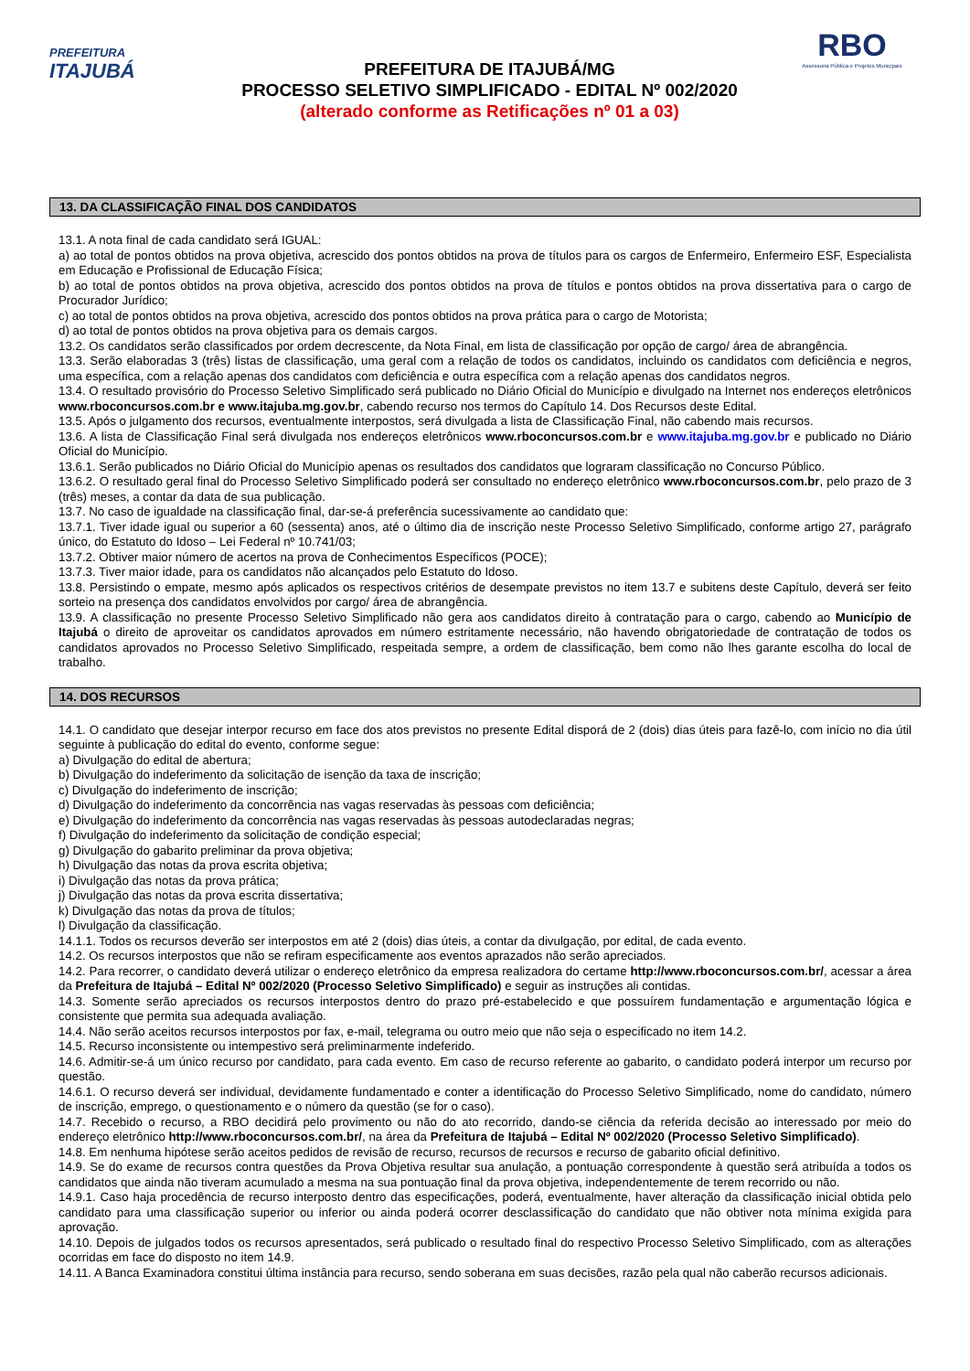PREFEITURA
ITAJUBÁ
PREFEITURA DE ITAJUBÁ/MG
PROCESSO SELETIVO SIMPLIFICADO - EDITAL Nº 002/2020
(alterado conforme as Retificações nº 01 a 03)
RBO
Assessoria Pública e Projetos Municipais
13. DA CLASSIFICAÇÃO FINAL DOS CANDIDATOS
13.1. A nota final de cada candidato será IGUAL:
a) ao total de pontos obtidos na prova objetiva, acrescido dos pontos obtidos na prova de títulos para os cargos de Enfermeiro, Enfermeiro ESF, Especialista em Educação e Profissional de Educação Física;
b) ao total de pontos obtidos na prova objetiva, acrescido dos pontos obtidos na prova de títulos e pontos obtidos na prova dissertativa para o cargo de Procurador Jurídico;
c) ao total de pontos obtidos na prova objetiva, acrescido dos pontos obtidos na prova prática para o cargo de Motorista;
d) ao total de pontos obtidos na prova objetiva para os demais cargos.
13.2. Os candidatos serão classificados por ordem decrescente, da Nota Final, em lista de classificação por opção de cargo/ área de abrangência.
13.3. Serão elaboradas 3 (três) listas de classificação, uma geral com a relação de todos os candidatos, incluindo os candidatos com deficiência e negros, uma específica, com a relação apenas dos candidatos com deficiência e outra específica com a relação apenas dos candidatos negros.
13.4. O resultado provisório do Processo Seletivo Simplificado será publicado no Diário Oficial do Município e divulgado na Internet nos endereços eletrônicos www.rboconcursos.com.br e www.itajuba.mg.gov.br, cabendo recurso nos termos do Capítulo 14. Dos Recursos deste Edital.
13.5. Após o julgamento dos recursos, eventualmente interpostos, será divulgada a lista de Classificação Final, não cabendo mais recursos.
13.6. A lista de Classificação Final será divulgada nos endereços eletrônicos www.rboconcursos.com.br e www.itajuba.mg.gov.br e publicado no Diário Oficial do Município.
13.6.1. Serão publicados no Diário Oficial do Município apenas os resultados dos candidatos que lograram classificação no Concurso Público.
13.6.2. O resultado geral final do Processo Seletivo Simplificado poderá ser consultado no endereço eletrônico www.rboconcursos.com.br, pelo prazo de 3 (três) meses, a contar da data de sua publicação.
13.7. No caso de igualdade na classificação final, dar-se-á preferência sucessivamente ao candidato que:
13.7.1. Tiver idade igual ou superior a 60 (sessenta) anos, até o último dia de inscrição neste Processo Seletivo Simplificado, conforme artigo 27, parágrafo único, do Estatuto do Idoso – Lei Federal nº 10.741/03;
13.7.2. Obtiver maior número de acertos na prova de Conhecimentos Específicos (POCE);
13.7.3. Tiver maior idade, para os candidatos não alcançados pelo Estatuto do Idoso.
13.8. Persistindo o empate, mesmo após aplicados os respectivos critérios de desempate previstos no item 13.7 e subitens deste Capítulo, deverá ser feito sorteio na presença dos candidatos envolvidos por cargo/ área de abrangência.
13.9. A classificação no presente Processo Seletivo Simplificado não gera aos candidatos direito à contratação para o cargo, cabendo ao Município de Itajubá o direito de aproveitar os candidatos aprovados em número estritamente necessário, não havendo obrigatoriedade de contratação de todos os candidatos aprovados no Processo Seletivo Simplificado, respeitada sempre, a ordem de classificação, bem como não lhes garante escolha do local de trabalho.
14. DOS RECURSOS
14.1. O candidato que desejar interpor recurso em face dos atos previstos no presente Edital disporá de 2 (dois) dias úteis para fazê-lo, com início no dia útil seguinte à publicação do edital do evento, conforme segue:
a) Divulgação do edital de abertura;
b) Divulgação do indeferimento da solicitação de isenção da taxa de inscrição;
c) Divulgação do indeferimento de inscrição;
d) Divulgação do indeferimento da concorrência nas vagas reservadas às pessoas com deficiência;
e) Divulgação do indeferimento da concorrência nas vagas reservadas às pessoas autodeclaradas negras;
f) Divulgação do indeferimento da solicitação de condição especial;
g) Divulgação do gabarito preliminar da prova objetiva;
h) Divulgação das notas da prova escrita objetiva;
i) Divulgação das notas da prova prática;
j) Divulgação das notas da prova escrita dissertativa;
k) Divulgação das notas da prova de títulos;
l) Divulgação da classificação.
14.1.1. Todos os recursos deverão ser interpostos em até 2 (dois) dias úteis, a contar da divulgação, por edital, de cada evento.
14.2. Os recursos interpostos que não se refiram especificamente aos eventos aprazados não serão apreciados.
14.2. Para recorrer, o candidato deverá utilizar o endereço eletrônico da empresa realizadora do certame http://www.rboconcursos.com.br/, acessar a área da Prefeitura de Itajubá – Edital Nº 002/2020 (Processo Seletivo Simplificado) e seguir as instruções ali contidas.
14.3. Somente serão apreciados os recursos interpostos dentro do prazo pré-estabelecido e que possuírem fundamentação e argumentação lógica e consistente que permita sua adequada avaliação.
14.4. Não serão aceitos recursos interpostos por fax, e-mail, telegrama ou outro meio que não seja o especificado no item 14.2.
14.5. Recurso inconsistente ou intempestivo será preliminarmente indeferido.
14.6. Admitir-se-á um único recurso por candidato, para cada evento. Em caso de recurso referente ao gabarito, o candidato poderá interpor um recurso por questão.
14.6.1. O recurso deverá ser individual, devidamente fundamentado e conter a identificação do Processo Seletivo Simplificado, nome do candidato, número de inscrição, emprego, o questionamento e o número da questão (se for o caso).
14.7. Recebido o recurso, a RBO decidirá pelo provimento ou não do ato recorrido, dando-se ciência da referida decisão ao interessado por meio do endereço eletrônico http://www.rboconcursos.com.br/, na área da Prefeitura de Itajubá – Edital Nº 002/2020 (Processo Seletivo Simplificado).
14.8. Em nenhuma hipótese serão aceitos pedidos de revisão de recurso, recursos de recursos e recurso de gabarito oficial definitivo.
14.9. Se do exame de recursos contra questões da Prova Objetiva resultar sua anulação, a pontuação correspondente à questão será atribuída a todos os candidatos que ainda não tiveram acumulado a mesma na sua pontuação final da prova objetiva, independentemente de terem recorrido ou não.
14.9.1. Caso haja procedência de recurso interposto dentro das especificações, poderá, eventualmente, haver alteração da classificação inicial obtida pelo candidato para uma classificação superior ou inferior ou ainda poderá ocorrer desclassificação do candidato que não obtiver nota mínima exigida para aprovação.
14.10. Depois de julgados todos os recursos apresentados, será publicado o resultado final do respectivo Processo Seletivo Simplificado, com as alterações ocorridas em face do disposto no item 14.9.
14.11. A Banca Examinadora constitui última instância para recurso, sendo soberana em suas decisões, razão pela qual não caberão recursos adicionais.